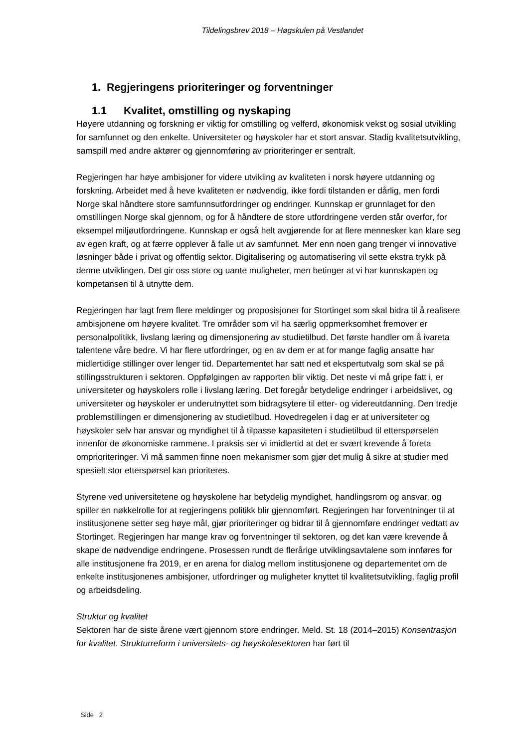Tildelingsbrev 2018 – Høgskulen på Vestlandet
1. Regjeringens prioriteringer og forventninger
1.1 Kvalitet, omstilling og nyskaping
Høyere utdanning og forskning er viktig for omstilling og velferd, økonomisk vekst og sosial utvikling for samfunnet og den enkelte. Universiteter og høyskoler har et stort ansvar. Stadig kvalitetsutvikling, samspill med andre aktører og gjennomføring av prioriteringer er sentralt.
Regjeringen har høye ambisjoner for videre utvikling av kvaliteten i norsk høyere utdanning og forskning. Arbeidet med å heve kvaliteten er nødvendig, ikke fordi tilstanden er dårlig, men fordi Norge skal håndtere store samfunnsutfordringer og endringer. Kunnskap er grunnlaget for den omstillingen Norge skal gjennom, og for å håndtere de store utfordringene verden står overfor, for eksempel miljøutfordringene. Kunnskap er også helt avgjørende for at flere mennesker kan klare seg av egen kraft, og at færre opplever å falle ut av samfunnet. Mer enn noen gang trenger vi innovative løsninger både i privat og offentlig sektor. Digitalisering og automatisering vil sette ekstra trykk på denne utviklingen. Det gir oss store og uante muligheter, men betinger at vi har kunnskapen og kompetansen til å utnytte dem.
Regjeringen har lagt frem flere meldinger og proposisjoner for Stortinget som skal bidra til å realisere ambisjonene om høyere kvalitet. Tre områder som vil ha særlig oppmerksomhet fremover er personalpolitikk, livslang læring og dimensjonering av studietilbud. Det første handler om å ivareta talentene våre bedre. Vi har flere utfordringer, og en av dem er at for mange faglig ansatte har midlertidige stillinger over lenger tid. Departementet har satt ned et ekspertutvalg som skal se på stillingsstrukturen i sektoren. Oppfølgingen av rapporten blir viktig. Det neste vi må gripe fatt i, er universiteter og høyskolers rolle i livslang læring. Det foregår betydelige endringer i arbeidslivet, og universiteter og høyskoler er underutnyttet som bidragsytere til etter- og videreutdanning. Den tredje problemstillingen er dimensjonering av studietilbud. Hovedregelen i dag er at universiteter og høyskoler selv har ansvar og myndighet til å tilpasse kapasiteten i studietilbud til etterspørselen innenfor de økonomiske rammene. I praksis ser vi imidlertid at det er svært krevende å foreta omprioriteringer. Vi må sammen finne noen mekanismer som gjør det mulig å sikre at studier med spesielt stor etterspørsel kan prioriteres.
Styrene ved universitetene og høyskolene har betydelig myndighet, handlingsrom og ansvar, og spiller en nøkkelrolle for at regjeringens politikk blir gjennomført. Regjeringen har forventninger til at institusjonene setter seg høye mål, gjør prioriteringer og bidrar til å gjennomføre endringer vedtatt av Stortinget. Regjeringen har mange krav og forventninger til sektoren, og det kan være krevende å skape de nødvendige endringene. Prosessen rundt de flerårige utviklingsavtalene som innføres for alle institusjonene fra 2019, er en arena for dialog mellom institusjonene og departementet om de enkelte institusjonenes ambisjoner, utfordringer og muligheter knyttet til kvalitetsutvikling, faglig profil og arbeidsdeling.
Struktur og kvalitet
Sektoren har de siste årene vært gjennom store endringer. Meld. St. 18 (2014–2015) Konsentrasjon for kvalitet. Strukturreform i universitets- og høyskolesektoren har ført til
Side 2